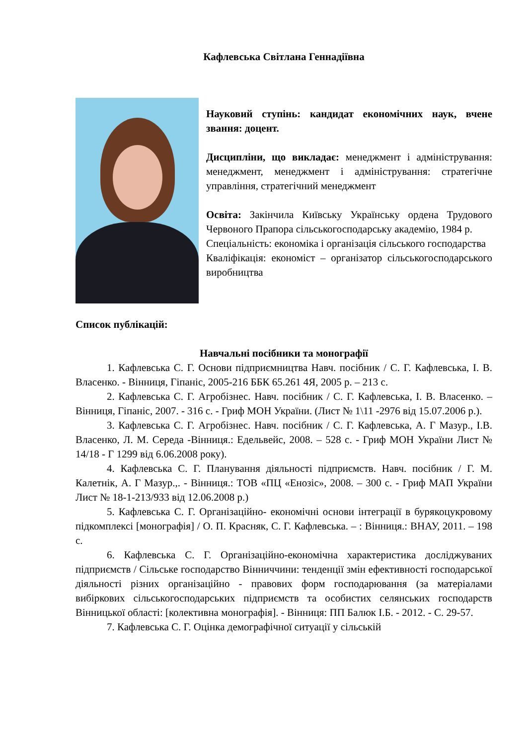Кафлевська Світлана Геннадіївна
Науковий ступінь: кандидат економічних наук, вчене звання: доцент.
Дисципліни, що викладає: менеджмент і адміністрування: менеджмент, менеджмент і адміністрування: стратегічне управління, стратегічний менеджмент
Освіта: Закінчила Київську Українську ордена Трудового Червоного Прапора сільськогосподарську академію, 1984 р.
Спеціальність: економіка і організація сільського господарства
Кваліфікація: економіст – організатор сільськогосподарського виробництва
Список публікацій:
Навчальні посібники та монографії
1. Кафлевська С. Г. Основи підприємництва Навч. посібник / С. Г. Кафлевська, І. В. Власенко. - Вінниця, Гіпаніс, 2005-216 ББК 65.261 4Я, 2005 р. – 213 с.
2. Кафлевська С. Г. Агробізнес. Навч. посібник / С. Г. Кафлевська, І. В. Власенко. – Вінниця, Гіпаніс, 2007. - 316 с. - Гриф МОН України. (Лист № 1\11 -2976 від 15.07.2006 р.).
3. Кафлевська С. Г. Агробізнес. Навч. посібник / С. Г. Кафлевська, А. Г Мазур., І.В. Власенко, Л. М. Середа -Вінниця.: Едельвейс, 2008. – 528 с. - Гриф МОН України Лист № 14/18 - Г 1299 від 6.06.2008 року).
4. Кафлевська С. Г. Планування діяльності підприємств. Навч. посібник / Г. М. Калетнік, А. Г Мазур.,. - Вінниця.: ТОВ «ПЦ «Енозіс», 2008. – 300 с. - Гриф МАП України Лист № 18-1-213/933 від 12.06.2008 р.)
5. Кафлевська С. Г. Організаційно- економічні основи інтеграції в бурякоцукровому підкомплексі [монографія] / О. П. Красняк, С. Г. Кафлевська. – : Вінниця.: ВНАУ, 2011. – 198 с.
6. Кафлевська С. Г. Організаційно-економічна характеристика досліджуваних підприємств / Сільське господарство Вінниччини: тенденції змін ефективності господарської діяльності різних організаційно - правових форм господарювання (за матеріалами вибіркових сільськогосподарських підприємств та особистих селянських господарств Вінницької області: [колективна монографія]. - Вінниця: ПП Балюк І.Б. - 2012. - С. 29-57.
7. Кафлевська С. Г. Оцінка демографічної ситуації у сільській